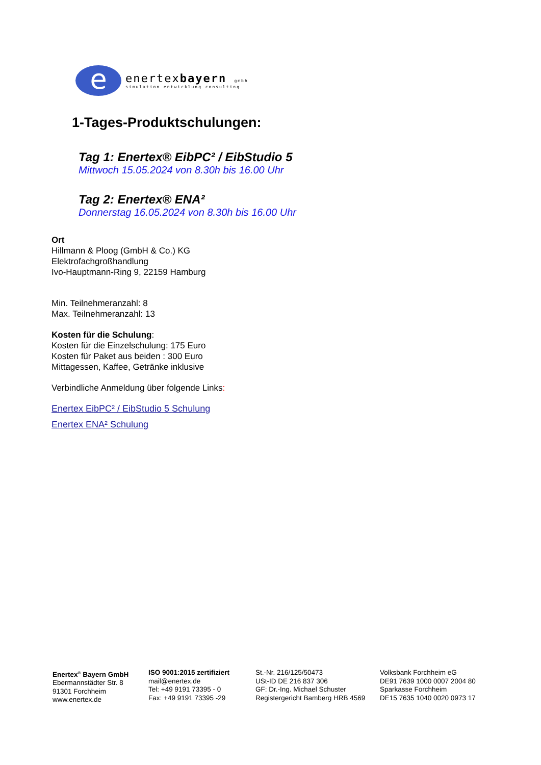e
enertexbayern gmbh
simulation entwicklung consulting
1-Tages-Produktschulungen:
Tag 1: Enertex® EibPC² / EibStudio 5
Mittwoch 15.05.2024 von 8.30h bis 16.00 Uhr
Tag 2: Enertex® ENA²
Donnerstag 16.05.2024 von 8.30h bis 16.00 Uhr
Ort
Hillmann & Ploog (GmbH & Co.) KG
Elektrofachgroßhandlung
Ivo-Hauptmann-Ring 9, 22159 Hamburg
Min. Teilnehmeranzahl: 8
Max. Teilnehmeranzahl: 13
Kosten für die Schulung:
Kosten für die Einzelschulung: 175 Euro
Kosten für Paket aus beiden : 300 Euro
Mittagessen, Kaffee, Getränke inklusive
Verbindliche Anmeldung über folgende Links:
Enertex EibPC² / EibStudio 5 Schulung
Enertex ENA² Schulung
Enertex<sup>®</sup> Bayern GmbH
Ebermannstädter Str. 8
91301 Forchheim
www.enertex.de
ISO 9001:2015 zertifiziert
mail@enertex.de
Tel: +49 9191 73395 - 0
Fax: +49 9191 73395 -29
St.-Nr. 216/125/50473
USt-ID DE 216 837 306
GF: Dr.-Ing. Michael Schuster
Registergericht Bamberg HRB 4569
Volksbank Forchheim eG
DE91 7639 1000 0007 2004 80
Sparkasse Forchheim
DE15 7635 1040 0020 0973 17